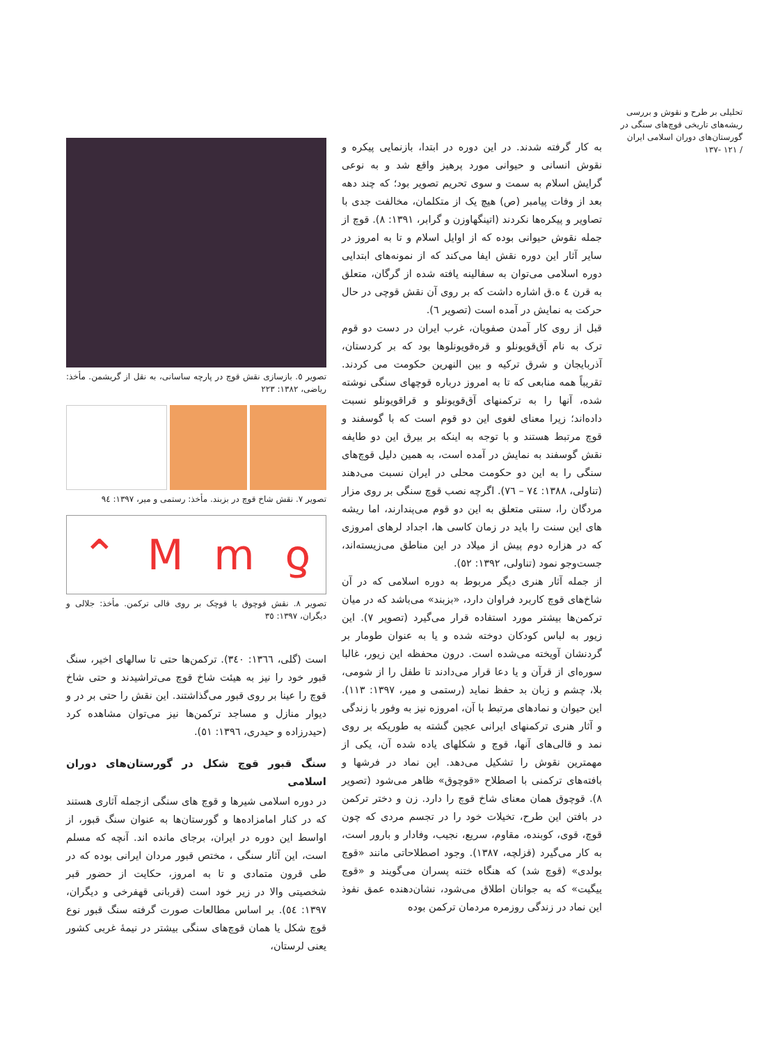تحلیلی بر طرح و نقوش و بررسی ریشه‌های تاریخی قوچ‌های سنگی در گورستان‌های دوران اسلامی ایران
/ ۱۲۱ -۱۳۷
به کار گرفته شدند. در این دوره در ابتدا، بازنمایی پیکره و نقوش انسانی و حیوانی مورد پرهیز واقع شد و به نوعی گرایش اسلام به سمت و سوی تحریم تصویر بود؛ که چند دهه بعد از وفات پیامبر (ص) هیچ یک از متکلمان، مخالفت جدی با تصاویر و پیکره‌ها نکردند (اتینگهاوزن و گرابر، ۱۳۹۱: ۸). قوچ از جمله نقوش حیوانی بوده که از اوایل اسلام و تا به امروز در سایر آثار این دوره نقش ایفا می‌کند که از نمونه‌های ابتدایی دوره اسلامی می‌توان به سفالینه یافته شده از گرگان، متعلق به قرن ٤ ه.ق اشاره داشت که بر روی آن نقش قوچی در حال حرکت به نمایش در آمده است (تصویر ٦).
قبل از روی کار آمدن صفویان، غرب ایران در دست دو قوم ترک به نام آق‌قویونلو و قره‌قویونلوها بود که بر کردستان، آذربایجان و شرق ترکیه و بین النهرین حکومت می کردند. تقریباً همه منابعی که تا به امروز درباره قوچهای سنگی نوشته شده، آنها را به ترکمنهای آق‌قویونلو و قراقویونلو نسبت داده‌اند؛ زیرا معنای لغوی این دو قوم است که با گوسفند و قوچ مرتبط هستند و با توجه به اینکه بر بیرق این دو طایفه نقش گوسفند به نمایش در آمده است، به همین دلیل قوچ‌های سنگی را به این دو حکومت محلی در ایران نسبت می‌دهند (تناولی، ۱۳۸۸: ۷٤ – ۷٦). اگرچه نصب قوچ سنگی بر روی مزار مردگان را، سنتی متعلق به این دو قوم می‌پندارند، اما ریشه های این سنت را باید در زمان کاسی ها، اجداد لرهای امروزی که در هزاره دوم پیش از میلاد در این مناطق می‌زیسته‌اند، جست‌وجو نمود (تناولی، ۱۳۹۲: ٥۲).
از جمله آثار هنری دیگر مربوط به دوره اسلامی که در آن شاخ‌های قوچ کاربرد فراوان دارد، «بزبند» می‌باشد که در میان ترکمن‌ها بیشتر مورد استفاده قرار می‌گیرد (تصویر ۷). این زیور به لباس کودکان دوخته شده و یا به عنوان طومار بر گردنشان آویخته می‌شده است. درون محفظه این زیور، غالبا سوره‌ای از قرآن و یا دعا قرار می‌دادند تا طفل را از شومی، بلا، چشم و زبان بد حفظ نماید (رستمی و میر، ۱۳۹۷: ۱۱۳). این حیوان و نمادهای مرتبط با آن، امروزه نیز به وفور با زندگی و آثار هنری ترکمنهای ایرانی عجین گشته به طوریکه بر روی نمد و قالی‌های آنها، قوچ و شکلهای یاده شده آن، یکی از مهمترین نقوش را تشکیل می‌دهد. این نماد در فرشها و بافته‌های ترکمنی با اصطلاح «قوچوق» ظاهر می‌شود (تصویر ۸). قوچوق همان معنای شاخ قوچ را دارد. زن و دختر ترکمن در بافتن این طرح، تخیلات خود را در تجسم مردی که چون قوچ، قوی، کوبنده، مقاوم، سریع، نجیب، وفادار و بارور است، به کار می‌گیرد (قزلچه، ۱۳۸۷). وجود اصطلاحاتی مانند «قوچ بولدی» (قوچ شد) که هنگاه ختنه پسران می‌گویند و «قوچ ییگیت» که به جوانان اطلاق می‌شود، نشان‌دهنده عمق نفوذ این نماد در زندگی روزمره مردمان ترکمن بوده
تصویر ٥. بازسازی نقش قوچ در پارچه ساسانی، به نقل از گریشمن. مأخذ: ریاضی، ۱۳۸۲: ۲۲۳
تصویر ۷. نقش شاخ قوچ در بزبند. مأخذ: رستمی و میر، ۱۳۹۷: ٩٤
⌃ Mmƍ
تصویر ۸. نقش قوچوق یا قوچک بر روی قالی ترکمن. مأخذ: جلالی و دیگران، ۱۳۹۷: ۳٥
است (گلی، ۱۳٦٦: ۳٤۰). ترکمن‌ها حتی تا سالهای اخیر، سنگ قبور خود را نیز به هیئت شاخ قوچ می‌تراشیدند و حتی شاخ قوچ را عینا بر روی قبور می‌گذاشتند. این نقش را حتی بر در و دیوار منازل و مساجد ترکمن‌ها نیز می‌توان مشاهده کرد (حیدرزاده و حیدری، ۱۳۹٦: ٥۱).
سنگ قبور قوچ شکل در گورستان‌های دوران اسلامی
در دوره اسلامی شیرها و قوچ های سنگی ازجمله آثاری هستند که در کنار امامزاده‌ها و گورستان‌ها به عنوان سنگ قبور، از اواسط این دوره در ایران، برجای مانده اند. آنچه که مسلم است، این آثار سنگی ، مختص قبور مردان ایرانی بوده که در طی قرون متمادی و تا به امروز، حکایت از حضور قبر شخصیتی والا در زیر خود است (قربانی قهفرخی و دیگران، ۱۳۹۷: ٥٤). بر اساس مطالعات صورت گرفته سنگ قبور نوع قوچ شکل یا همان قوچ‌های سنگی بیشتر در نیمهٔ غربی کشور یعنی لرستان،